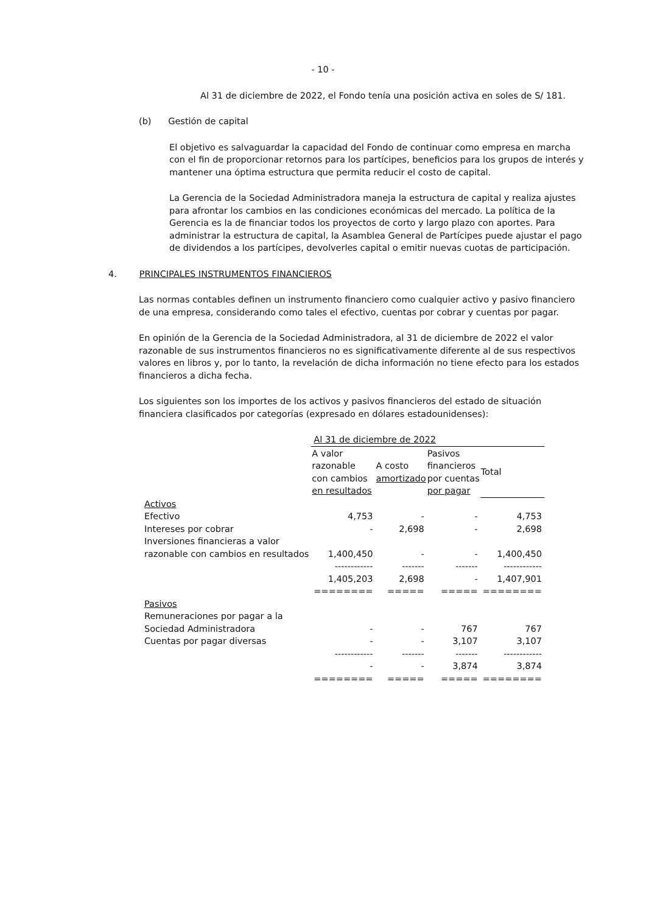- 10 -
Al 31 de diciembre de 2022, el Fondo tenía una posición activa en soles de S/ 181.
(b) Gestión de capital
El objetivo es salvaguardar la capacidad del Fondo de continuar como empresa en marcha con el fin de proporcionar retornos para los partícipes, beneficios para los grupos de interés y mantener una óptima estructura que permita reducir el costo de capital.
La Gerencia de la Sociedad Administradora maneja la estructura de capital y realiza ajustes para afrontar los cambios en las condiciones económicas del mercado. La política de la Gerencia es la de financiar todos los proyectos de corto y largo plazo con aportes. Para administrar la estructura de capital, la Asamblea General de Partícipes puede ajustar el pago de dividendos a los partícipes, devolverles capital o emitir nuevas cuotas de participación.
4. PRINCIPALES INSTRUMENTOS FINANCIEROS
Las normas contables definen un instrumento financiero como cualquier activo y pasivo financiero de una empresa, considerando como tales el efectivo, cuentas por cobrar y cuentas por pagar.
En opinión de la Gerencia de la Sociedad Administradora, al 31 de diciembre de 2022 el valor razonable de sus instrumentos financieros no es significativamente diferente al de sus respectivos valores en libros y, por lo tanto, la revelación de dicha información no tiene efecto para los estados financieros a dicha fecha.
Los siguientes son los importes de los activos y pasivos financieros del estado de situación financiera clasificados por categorías (expresado en dólares estadounidenses):
| | Al 31 de diciembre de 2022 | | | |
| | A valor razonable con cambios en resultados | A costo amortizado | Pasivos financieros por cuentas por pagar | Total |
| Activos | | | | |
| Efectivo | 4,753 | - | - | 4,753 |
| Intereses por cobrar | - | 2,698 | - | 2,698 |
| Inversiones financieras a valor razonable con cambios en resultados | 1,400,450 | - | - | 1,400,450 |
| | ------------ | ------- | ------- | ------------ |
| | 1,405,203 | 2,698 | - | 1,407,901 |
| | ======== | ===== | ===== | ======== |
| Pasivos | | | | |
| Remuneraciones por pagar a la Sociedad Administradora | - | - | 767 | 767 |
| Cuentas por pagar diversas | - | - | 3,107 | 3,107 |
| | ------------ | ------- | ------- | ------------ |
| | - | - | 3,874 | 3,874 |
| | ======== | ===== | ===== | ======== |